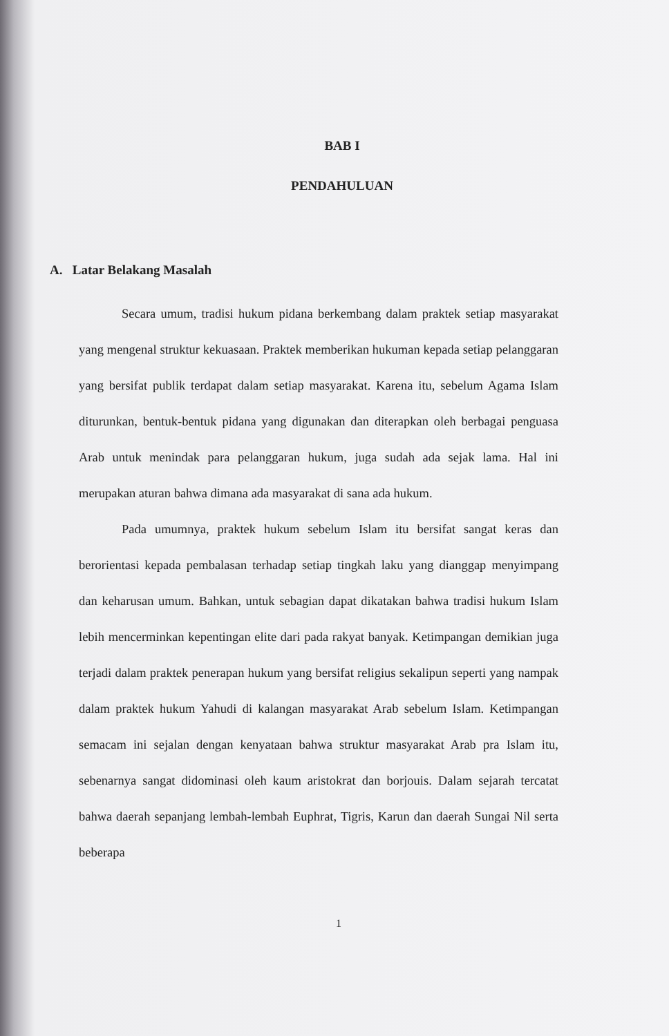BAB I
PENDAHULUAN
A. Latar Belakang Masalah
Secara umum, tradisi hukum pidana berkembang dalam praktek setiap masyarakat yang mengenal struktur kekuasaan. Praktek memberikan hukuman kepada setiap pelanggaran yang bersifat publik terdapat dalam setiap masyarakat. Karena itu, sebelum Agama Islam diturunkan, bentuk-bentuk pidana yang digunakan dan diterapkan oleh berbagai penguasa Arab untuk menindak para pelanggaran hukum, juga sudah ada sejak lama. Hal ini merupakan aturan bahwa dimana ada masyarakat di sana ada hukum.
Pada umumnya, praktek hukum sebelum Islam itu bersifat sangat keras dan berorientasi kepada pembalasan terhadap setiap tingkah laku yang dianggap menyimpang dan keharusan umum. Bahkan, untuk sebagian dapat dikatakan bahwa tradisi hukum Islam lebih mencerminkan kepentingan elite dari pada rakyat banyak. Ketimpangan demikian juga terjadi dalam praktek penerapan hukum yang bersifat religius sekalipun seperti yang nampak dalam praktek hukum Yahudi di kalangan masyarakat Arab sebelum Islam. Ketimpangan semacam ini sejalan dengan kenyataan bahwa struktur masyarakat Arab pra Islam itu, sebenarnya sangat didominasi oleh kaum aristokrat dan borjouis. Dalam sejarah tercatat bahwa daerah sepanjang lembah-lembah Euphrat, Tigris, Karun dan daerah Sungai Nil serta beberapa
1